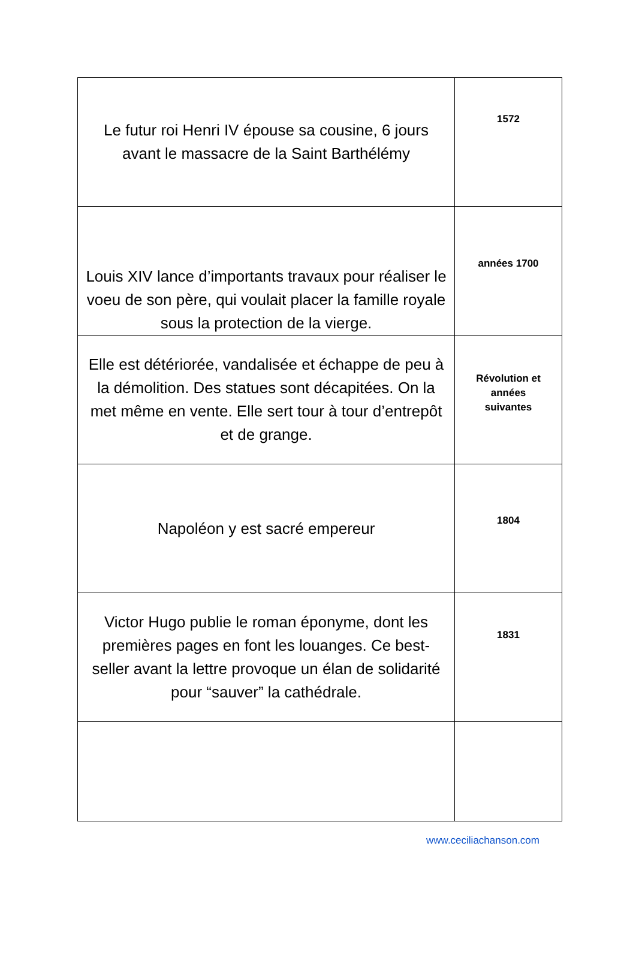| Le futur roi Henri IV épouse sa cousine, 6 jours avant le massacre de la Saint Barthélémy | 1572 |
| Louis XIV lance d’importants travaux pour réaliser le voeu de son père, qui voulait placer la famille royale sous la protection de la vierge. | années 1700 |
| Elle est détériorée, vandalisée et échappe de peu à la démolition. Des statues sont décapitées. On la met même en vente. Elle sert tour à tour d’entrepôt et de grange. | Révolution et années suivantes |
| Napoléon y est sacré empereur | 1804 |
| Victor Hugo publie le roman éponyme, dont les premières pages en font les louanges. Ce best-seller avant la lettre provoque un élan de solidarité pour “sauver” la cathédrale. | 1831 |
www.ceciliachanson.com